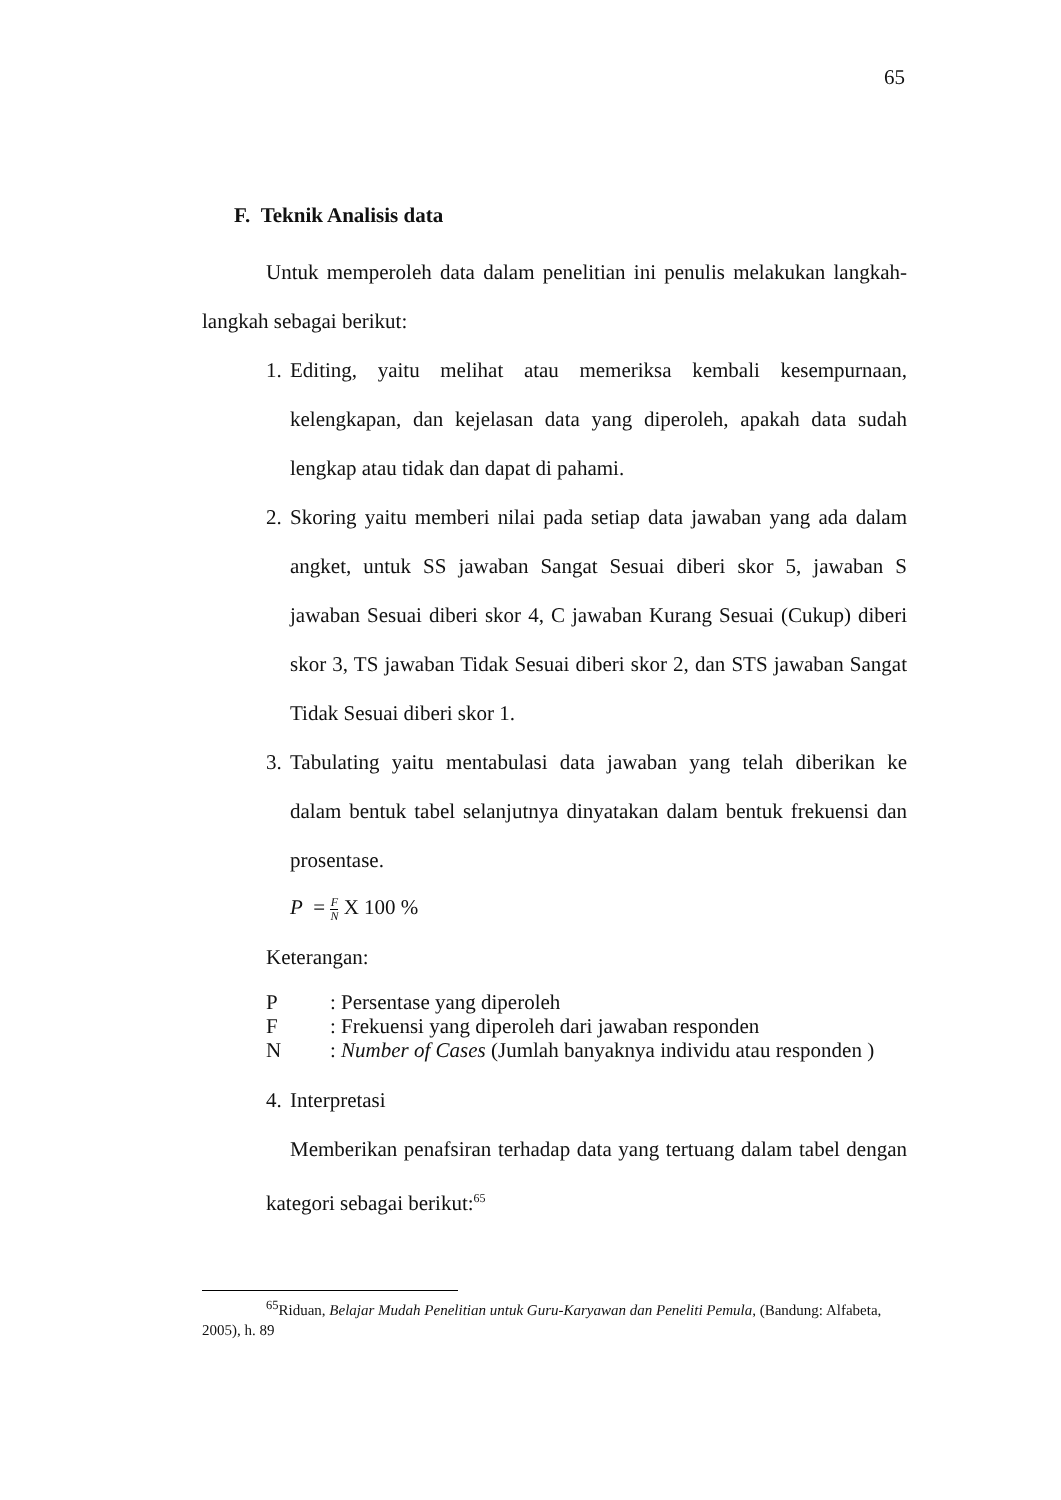65
F. Teknik Analisis data
Untuk memperoleh data dalam penelitian ini penulis melakukan langkah-langkah sebagai berikut:
1. Editing, yaitu melihat atau memeriksa kembali kesempurnaan, kelengkapan, dan kejelasan data yang diperoleh, apakah data sudah lengkap atau tidak dan dapat di pahami.
2. Skoring yaitu memberi nilai pada setiap data jawaban yang ada dalam angket, untuk SS jawaban Sangat Sesuai diberi skor 5, jawaban S jawaban Sesuai diberi skor 4, C jawaban Kurang Sesuai (Cukup) diberi skor 3, TS jawaban Tidak Sesuai diberi skor 2, dan STS jawaban Sangat Tidak Sesuai diberi skor 1.
3. Tabulating yaitu mentabulasi data jawaban yang telah diberikan ke dalam bentuk tabel selanjutnya dinyatakan dalam bentuk frekuensi dan prosentase.
P = F N X 100 %
Keterangan:
P: Persentase yang diperoleh
F: Frekuensi yang diperoleh dari jawaban responden
N: Number of Cases (Jumlah banyaknya individu atau responden )
4. Interpretasi
Memberikan penafsiran terhadap data yang tertuang dalam tabel dengan kategori sebagai berikut:<sup>65</sup>
<sup>65</sup> Riduan, Belajar Mudah Penelitian untuk Guru-Karyawan dan Peneliti Pemula, (Bandung: Alfabeta, 2005), h. 89